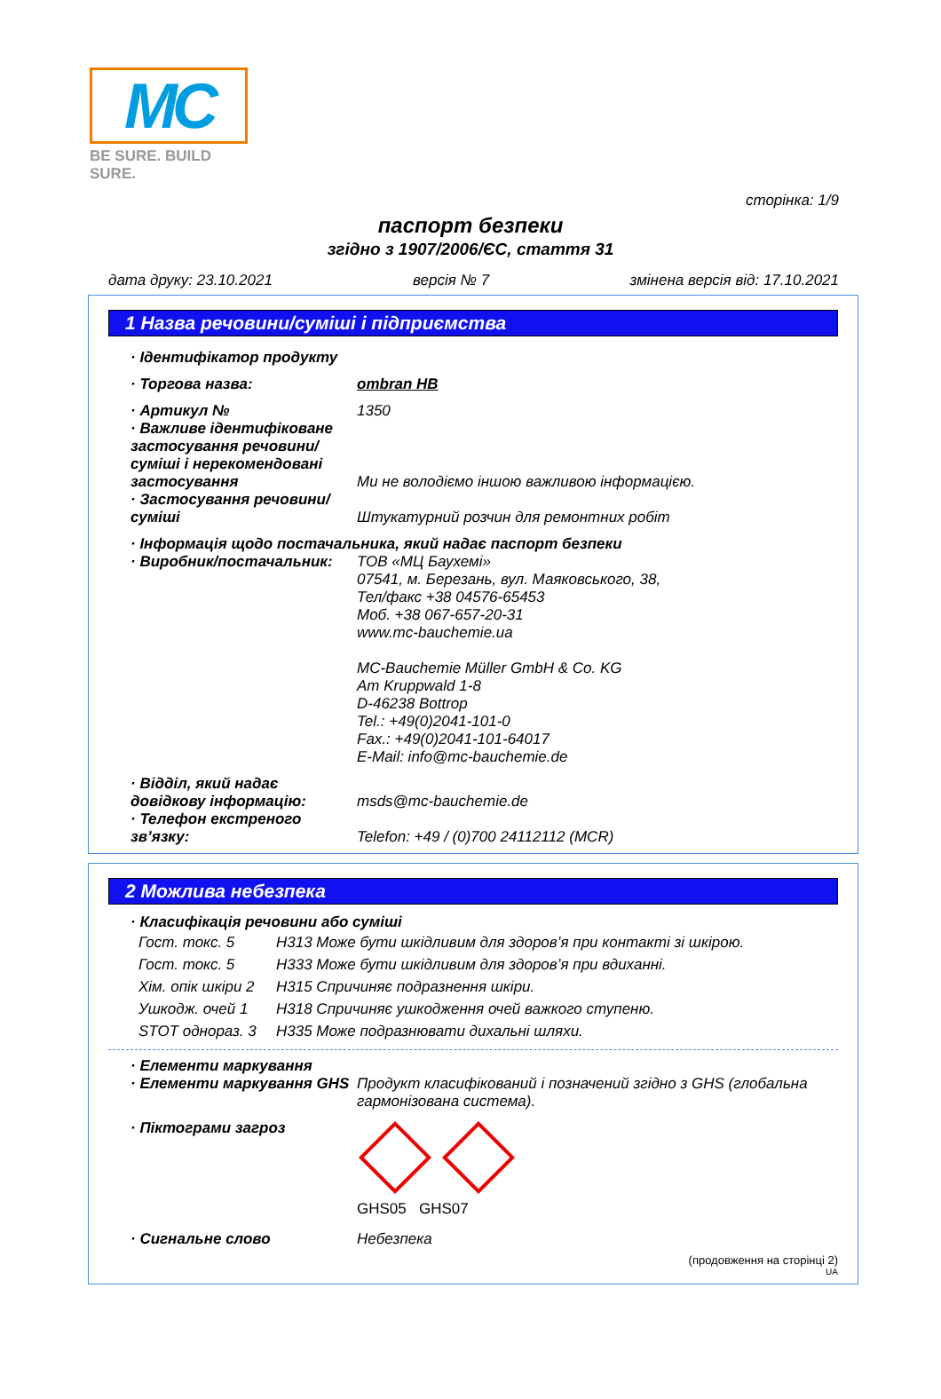MC
BE SURE. BUILD SURE.
сторінка: 1/9
паспорт безпеки
згідно з 1907/2006/ЄС, стаття 31
дата друку: 23.10.2021 версія № 7 змінена версія від: 17.10.2021
1 Назва речовини/суміші і підприємства
· Ідентифікатор продукту
· Торгова назва: ombran HB
· Артикул № 1350
· Важливе ідентифіковане застосування речовини/ суміші і нерекомендовані застосування
Ми не володіємо іншою важливою інформацією.
· Застосування речовини/ суміші
Штукатурний розчин для ремонтних робіт
· Інформація щодо постачальника, який надає паспорт безпеки
· Виробник/постачальник: ТОВ «МЦ Баухемі»
07541, м. Березань, вул. Маяковського, 38,
Тел/факс +38 04576-65453
Моб. +38 067-657-20-31
www.mc-bauchemie.ua
MC-Bauchemie Müller GmbH & Co. KG
Am Kruppwald 1-8
D-46238 Bottrop
Tel.: +49(0)2041-101-0
Fax.: +49(0)2041-101-64017
E-Mail: info@mc-bauchemie.de
· Відділ, який надає довідкову інформацію:
msds@mc-bauchemie.de
· Телефон екстреного зв’язку:
Telefon: +49 / (0)700 24112112 (MCR)
2 Можлива небезпека
· Класифікація речовини або суміші
Гост. токс. 5 H313 Може бути шкідливим для здоров’я при контакті зі шкірою.
Гост. токс. 5 H333 Може бути шкідливим для здоров’я при вдиханні.
Хім. опік шкіри 2 H315 Спричиняє подразнення шкіри.
Ушкодж. очей 1 H318 Спричиняє ушкодження очей важкого ступеню.
STOT однораз. 3 H335 Може подразнювати дихальні шляхи.
· Елементи маркування
· Елементи маркування GHS Продукт класифікований і позначений згідно з GHS (глобальна гармонізована система).
· Піктограми загроз
GHS05 GHS07
· Сигнальне слово Небезпека
(продовження на сторінці 2)
UA